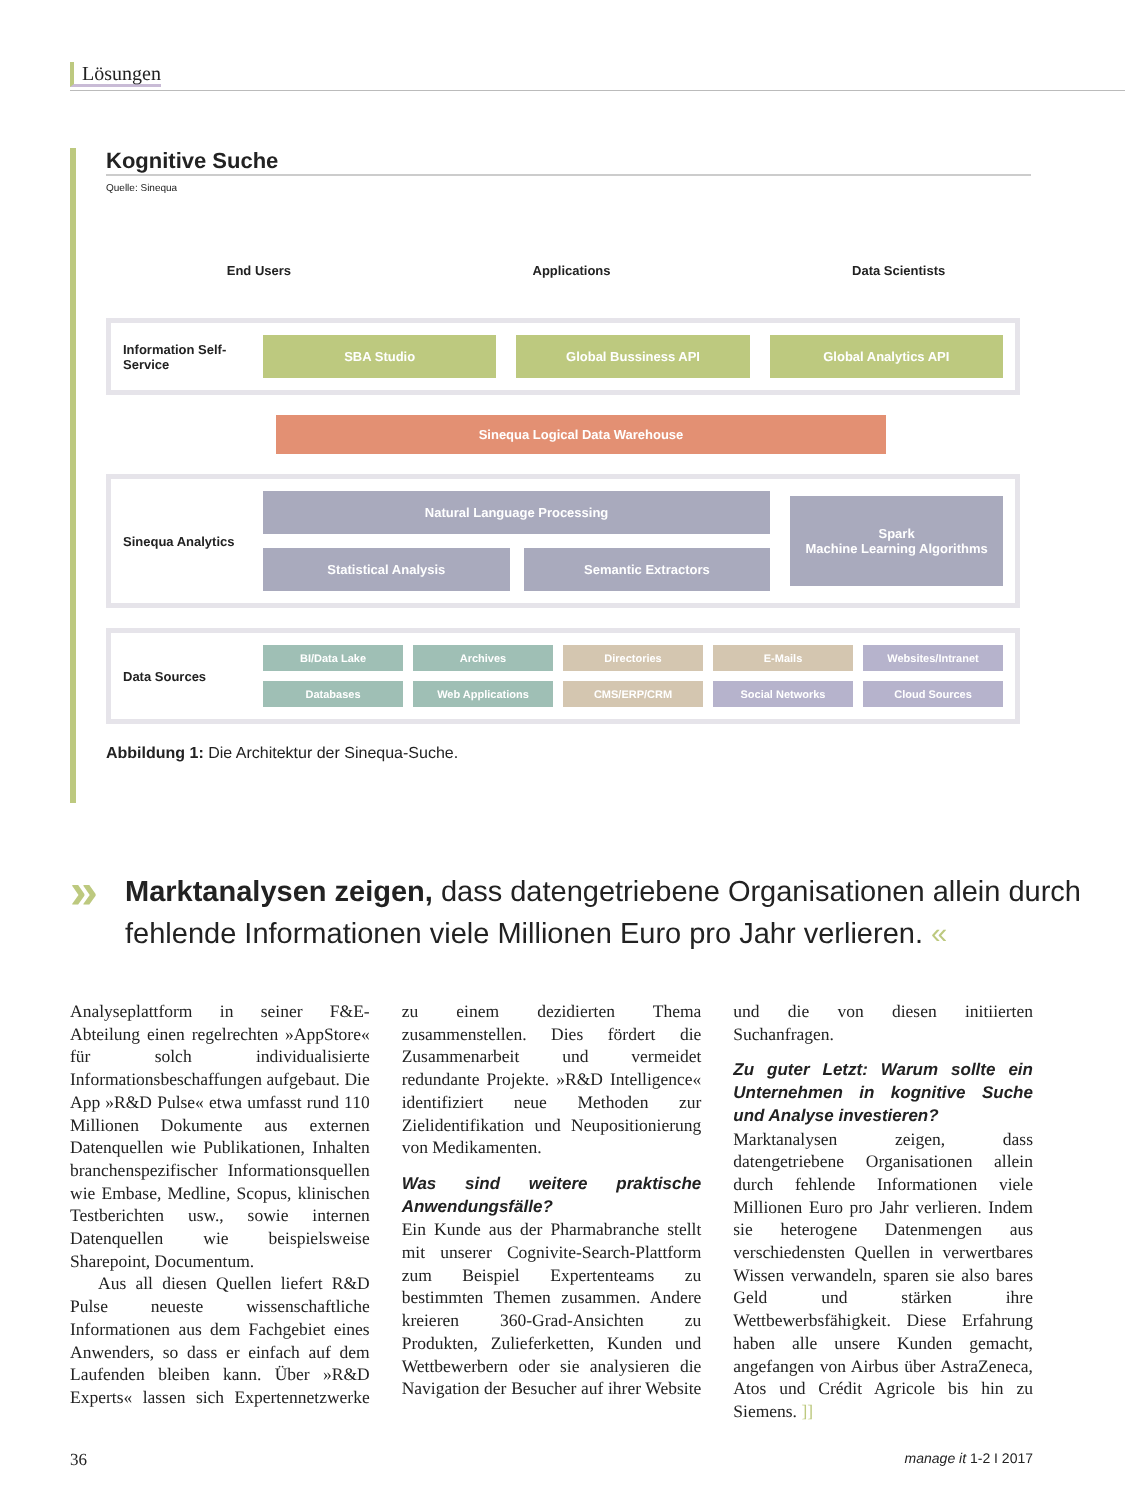Lösungen
Kognitive Suche
Quelle: Sinequa
End Users Applications Data Scientists
Information Self-Service
SBA Studio Global Bussiness API Global Analytics API
Sinequa Logical Data Warehouse
Sinequa Analytics
Natural Language Processing
Statistical Analysis Semantic Extractors
Spark
Machine Learning Algorithms
Data Sources
BI/Data Lake
Archives
Directories
E-Mails
Websites/Intranet
Databases
Web Applications
CMS/ERP/CRM
Social Networks
Cloud Sources
Abbildung 1: Die Architektur der Sinequa-Suche.
» Marktanalysen zeigen, dass datengetriebene Organisationen allein durch fehlende Informationen viele Millionen Euro pro Jahr verlieren. «
Analyseplattform in seiner F&E-Abteilung einen regelrechten »AppStore« für solch individualisierte Informationsbeschaffungen aufgebaut. Die App »R&D Pulse« etwa umfasst rund 110 Millionen Dokumente aus externen Datenquellen wie Publikationen, Inhalten branchenspezifischer Informationsquellen wie Embase, Medline, Scopus, klinischen Testberichten usw., sowie internen Datenquellen wie beispielsweise Sharepoint, Documentum.
Aus all diesen Quellen liefert R&D Pulse neueste wissenschaftliche Informationen aus dem Fachgebiet eines Anwenders, so dass er einfach auf dem Laufenden bleiben kann. Über »R&D Experts« lassen sich Expertennetzwerke zu einem dezidierten Thema zusammenstellen. Dies fördert die Zusammenarbeit und vermeidet redundante Projekte. »R&D Intelligence« identifiziert neue Methoden zur Zielidentifikation und Neupositionierung von Medikamenten.
Was sind weitere praktische Anwendungsfälle?
Ein Kunde aus der Pharmabranche stellt mit unserer Cognivite-Search-Plattform zum Beispiel Expertenteams zu bestimmten Themen zusammen. Andere kreieren 360-Grad-Ansichten zu Produkten, Zulieferketten, Kunden und Wettbewerbern oder sie analysieren die Navigation der Besucher auf ihrer Website und die von diesen initiierten Suchanfragen.
Zu guter Letzt: Warum sollte ein Unternehmen in kognitive Suche und Analyse investieren?
Marktanalysen zeigen, dass datengetriebene Organisationen allein durch fehlende Informationen viele Millionen Euro pro Jahr verlieren. Indem sie heterogene Datenmengen aus verschiedensten Quellen in verwertbares Wissen verwandeln, sparen sie also bares Geld und stärken ihre Wettbewerbsfähigkeit. Diese Erfahrung haben alle unsere Kunden gemacht, angefangen von Airbus über AstraZeneca, Atos und Crédit Agricole bis hin zu Siemens. ]]
36 manage it 1-2 I 2017